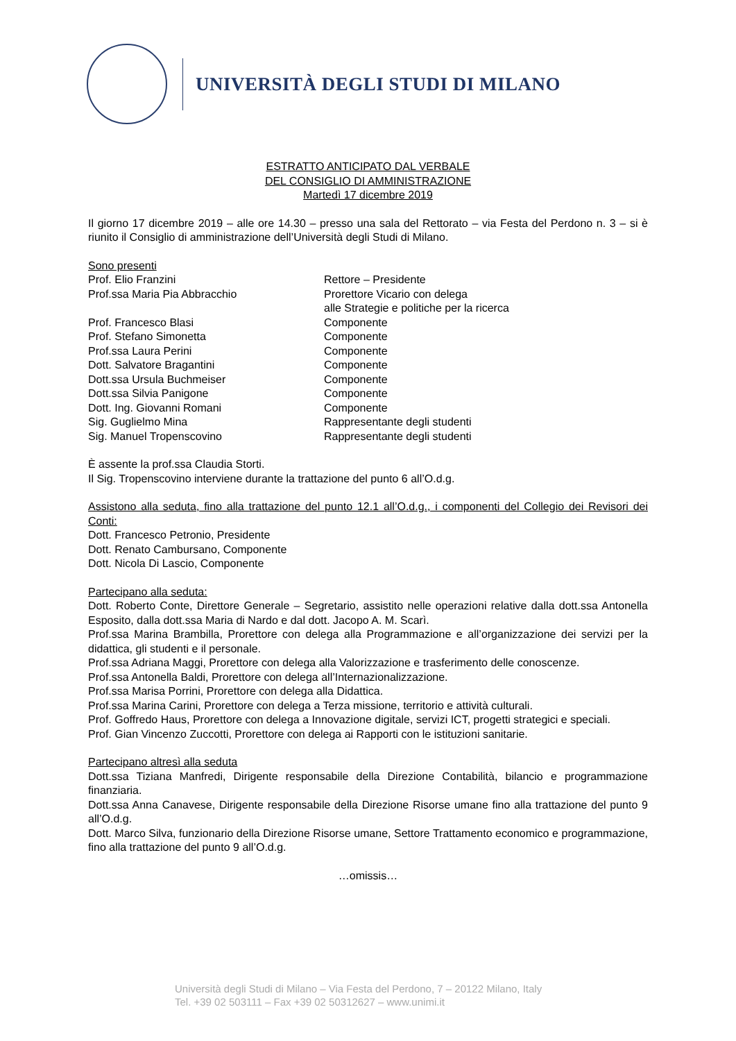UNIVERSITÀ DEGLI STUDI DI MILANO
ESTRATTO ANTICIPATO DAL VERBALE
DEL CONSIGLIO DI AMMINISTRAZIONE
Martedì 17 dicembre 2019
Il giorno 17 dicembre 2019 – alle ore 14.30 – presso una sala del Rettorato – via Festa del Perdono n. 3 – si è riunito il Consiglio di amministrazione dell’Università degli Studi di Milano.
Sono presenti
Prof. Elio Franzini Rettore – Presidente
Prof.ssa Maria Pia Abbracchio Prorettore Vicario con delega
alle Strategie e politiche per la ricerca
Prof. Francesco Blasi Componente
Prof. Stefano Simonetta Componente
Prof.ssa Laura Perini Componente
Dott. Salvatore Bragantini Componente
Dott.ssa Ursula Buchmeiser Componente
Dott.ssa Silvia Panigone Componente
Dott. Ing. Giovanni Romani Componente
Sig. Guglielmo Mina Rappresentante degli studenti
Sig. Manuel Tropenscovino Rappresentante degli studenti
È assente la prof.ssa Claudia Storti.
Il Sig. Tropenscovino interviene durante la trattazione del punto 6 all’O.d.g.
Assistono alla seduta, fino alla trattazione del punto 12.1 all’O.d.g., i componenti del Collegio dei Revisori dei Conti:
Dott. Francesco Petronio, Presidente
Dott. Renato Cambursano, Componente
Dott. Nicola Di Lascio, Componente
Partecipano alla seduta:
Dott. Roberto Conte, Direttore Generale – Segretario, assistito nelle operazioni relative dalla dott.ssa Antonella Esposito, dalla dott.ssa Maria di Nardo e dal dott. Jacopo A. M. Scarì.
Prof.ssa Marina Brambilla, Prorettore con delega alla Programmazione e all’organizzazione dei servizi per la didattica, gli studenti e il personale.
Prof.ssa Adriana Maggi, Prorettore con delega alla Valorizzazione e trasferimento delle conoscenze.
Prof.ssa Antonella Baldi, Prorettore con delega all’Internazionalizzazione.
Prof.ssa Marisa Porrini, Prorettore con delega alla Didattica.
Prof.ssa Marina Carini, Prorettore con delega a Terza missione, territorio e attività culturali.
Prof. Goffredo Haus, Prorettore con delega a Innovazione digitale, servizi ICT, progetti strategici e speciali.
Prof. Gian Vincenzo Zuccotti, Prorettore con delega ai Rapporti con le istituzioni sanitarie.
Partecipano altresì alla seduta
Dott.ssa Tiziana Manfredi, Dirigente responsabile della Direzione Contabilità, bilancio e programmazione finanziaria.
Dott.ssa Anna Canavese, Dirigente responsabile della Direzione Risorse umane fino alla trattazione del punto 9 all’O.d.g.
Dott. Marco Silva, funzionario della Direzione Risorse umane, Settore Trattamento economico e programmazione, fino alla trattazione del punto 9 all’O.d.g.
…omissis…
Università degli Studi di Milano – Via Festa del Perdono, 7 – 20122 Milano, Italy
Tel. +39 02 503111 – Fax +39 02 50312627 – www.unimi.it